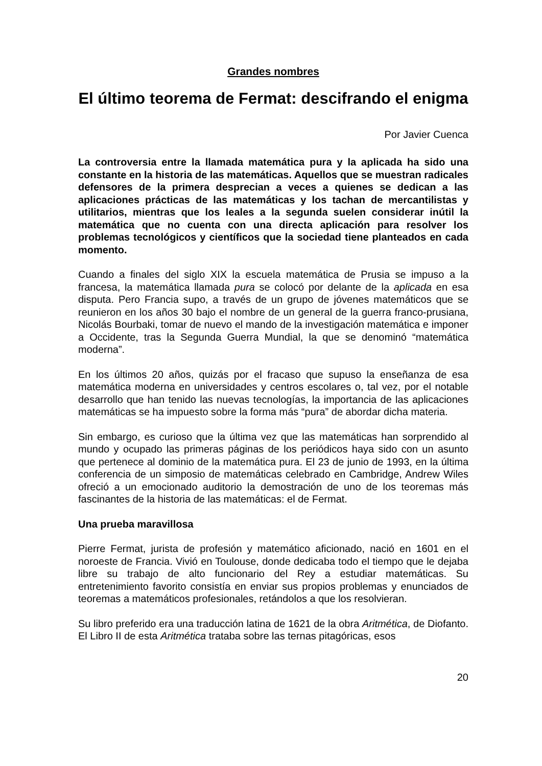Grandes nombres
El último teorema de Fermat: descifrando el enigma
Por Javier Cuenca
La controversia entre la llamada matemática pura y la aplicada ha sido una constante en la historia de las matemáticas. Aquellos que se muestran radicales defensores de la primera desprecian a veces a quienes se dedican a las aplicaciones prácticas de las matemáticas y los tachan de mercantilistas y utilitarios, mientras que los leales a la segunda suelen considerar inútil la matemática que no cuenta con una directa aplicación para resolver los problemas tecnológicos y científicos que la sociedad tiene planteados en cada momento.
Cuando a finales del siglo XIX la escuela matemática de Prusia se impuso a la francesa, la matemática llamada pura se colocó por delante de la aplicada en esa disputa. Pero Francia supo, a través de un grupo de jóvenes matemáticos que se reunieron en los años 30 bajo el nombre de un general de la guerra franco-prusiana, Nicolás Bourbaki, tomar de nuevo el mando de la investigación matemática e imponer a Occidente, tras la Segunda Guerra Mundial, la que se denominó “matemática moderna”.
En los últimos 20 años, quizás por el fracaso que supuso la enseñanza de esa matemática moderna en universidades y centros escolares o, tal vez, por el notable desarrollo que han tenido las nuevas tecnologías, la importancia de las aplicaciones matemáticas se ha impuesto sobre la forma más “pura” de abordar dicha materia.
Sin embargo, es curioso que la última vez que las matemáticas han sorprendido al mundo y ocupado las primeras páginas de los periódicos haya sido con un asunto que pertenece al dominio de la matemática pura. El 23 de junio de 1993, en la última conferencia de un simposio de matemáticas celebrado en Cambridge, Andrew Wiles ofreció a un emocionado auditorio la demostración de uno de los teoremas más fascinantes de la historia de las matemáticas: el de Fermat.
Una prueba maravillosa
Pierre Fermat, jurista de profesión y matemático aficionado, nació en 1601 en el noroeste de Francia. Vivió en Toulouse, donde dedicaba todo el tiempo que le dejaba libre su trabajo de alto funcionario del Rey a estudiar matemáticas. Su entretenimiento favorito consistía en enviar sus propios problemas y enunciados de teoremas a matemáticos profesionales, retándolos a que los resolvieran.
Su libro preferido era una traducción latina de 1621 de la obra Aritmética, de Diofanto. El Libro II de esta Aritmética trataba sobre las ternas pitagóricas, esos
20